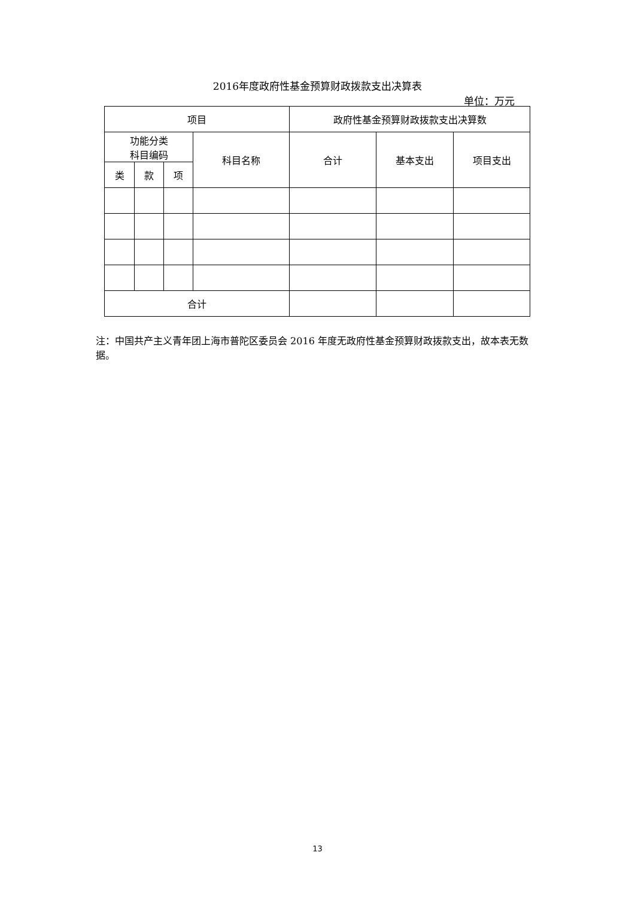2016年度政府性基金预算财政拨款支出决算表
单位：万元
| 项目 | | | | 政府性基金预算财政拨款支出决算数 | | |
| --- | --- | --- | --- | --- | --- | --- |
| 功能分类 科目编码 | | | 科目名称 | 合计 | 基本支出 | 项目支出 |
| 类 | 款 | 项 | | | | |
| 合计 | | | | | | |
注：中国共产主义青年团上海市普陀区委员会 2016 年度无政府性基金预算财政拨款支出，故本表无数据。
13